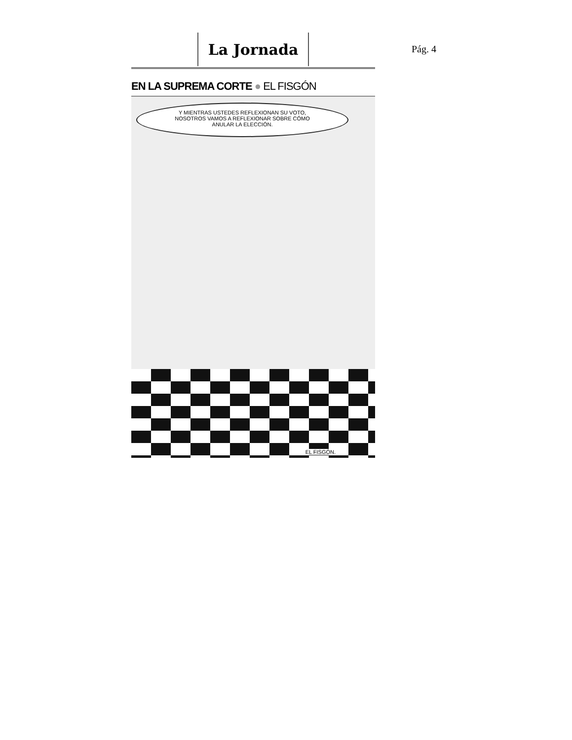La Jornada
EN LA SUPREMA CORTE ● EL FISGÓN
Y MIENTRAS USTEDES REFLEXIONAN SU VOTO,
NOSOTROS VAMOS A REFLEXIONAR SOBRE CÓMO
ANULAR LA ELECCIÓN.
EL FISGÓN.
Pág. 4